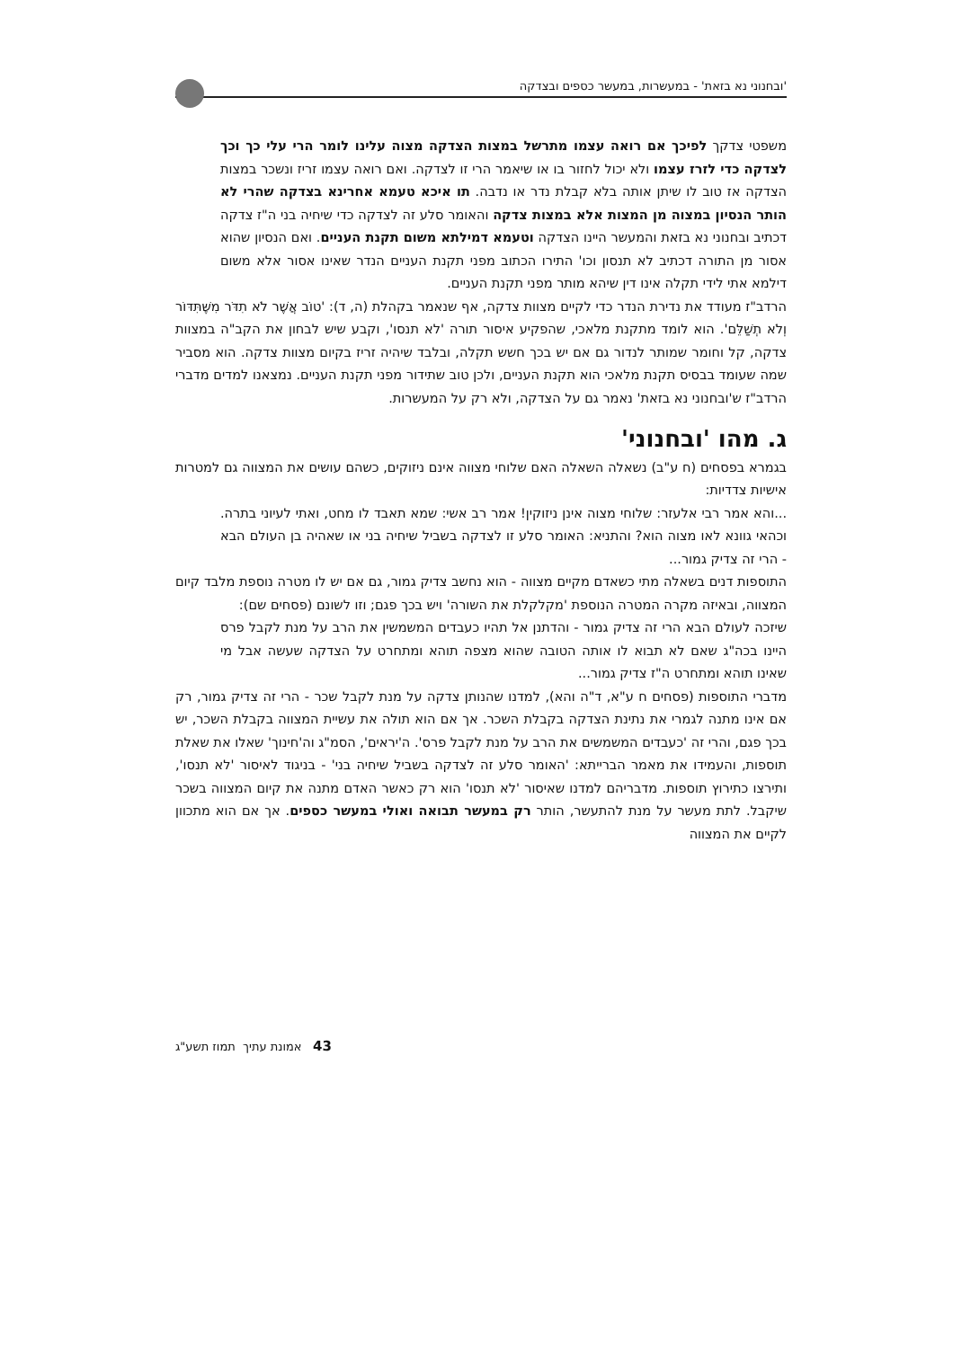'ובחנוני נא בזאת' - במעשרות, במעשר כספים ובצדקה
משפטי צדקך לפיכך אם רואה עצמו מתרשל במצות הצדקה מצוה עלינו לומר הרי עלי כך וכך לצדקה כדי לזרז עצמו ולא יכול לחזור בו או שיאמר הרי זו לצדקה. ואם רואה עצמו זריז ונשכר במצות הצדקה אז טוב לו שיתן אותה בלא קבלת נדר או נדבה. תו איכא טעמא אחרינא בצדקה שהרי לא הותר הנסיון במצוה מן המצות אלא במצות צדקה והאומר סלע זה לצדקה כדי שיחיה בני ה"ז צדקה דכתיב ובחנוני נא בזאת והמעשר היינו הצדקה וטעמא דמילתא משום תקנת העניים. ואם הנסיון שהוא אסור מן התורה דכתיב לא תנסון וכו' התירו הכתוב מפני תקנת העניים הנדר שאינו אסור אלא משום דילמא אתי לידי תקלה אינו דין שיהא מותר מפני תקנת העניים.
הרדב"ז מעודד את נדירת הנדר כדי לקיים מצוות צדקה, אף שנאמר בקהלת (ה, ד): 'טוֹב אֲשֶׁר לֹא תִדֹּר מִשֶּׁתִּדּוֹר וְלֹא תְשַׁלֵּם'. הוא לומד מתקנת מלאכי, שהפקיע איסור תורה 'לא תנסו', וקבע שיש לבחון את הקב"ה במצוות צדקה, קל וחומר שמותר לנדור גם אם יש בכך חשש תקלה, ובלבד שיהיה זריז בקיום מצוות צדקה. הוא מסביר שמה שעומד בבסיס תקנת מלאכי הוא תקנת העניים, ולכן טוב שתידור מפני תקנת העניים. נמצאנו למדים מדברי הרדב"ז ש'ובחנוני נא בזאת' נאמר גם על הצדקה, ולא רק על המעשרות.
ג. מהו 'ובחנוני'
בגמרא בפסחים (ח ע"ב) נשאלה השאלה האם שלוחי מצווה אינם ניזוקים, כשהם עושים את המצווה גם למטרות אישיות צדדיות:
...והא אמר רבי אלעזר: שלוחי מצוה אינן ניזוקין! אמר רב אשי: שמא תאבד לו מחט, ואתי לעיוני בתרה. וכהאי גוונא לאו מצוה הוא? והתניא: האומר סלע זו לצדקה בשביל שיחיה בני או שאהיה בן העולם הבא - הרי זה צדיק גמור...
התוספות דנים בשאלה מתי כשאדם מקיים מצווה - הוא נחשב צדיק גמור, גם אם יש לו מטרה נוספת מלבד קיום המצווה, ובאיזה מקרה המטרה הנוספת 'מקלקלת את השורה' ויש בכך פגם; וזו לשונם (פסחים שם):
שיזכה לעולם הבא הרי זה צדיק גמור - והדתנן אל תהיו כעבדים המשמשין את הרב על מנת לקבל פרס היינו בכה"ג שאם לא תבוא לו אותה הטובה שהוא מצפה תוהא ומתחרט על הצדקה שעשה אבל מי שאינו תוהא ומתחרט ה"ז צדיק גמור...
מדברי התוספות (פסחים ח ע"א, ד"ה והא), למדנו שהנותן צדקה על מנת לקבל שכר - הרי זה צדיק גמור, רק אם אינו מתנה לגמרי את נתינת הצדקה בקבלת השכר. אך אם הוא תולה את עשיית המצווה בקבלת השכר, יש בכך פגם, והרי זה 'כעבדים המשמשים את הרב על מנת לקבל פרס'. ה'יראים', הסמ"ג וה'חינוך' שאלו את שאלת תוספות, והעמידו את מאמר הברייתא: 'האומר סלע זה לצדקה בשביל שיחיה בני' - בניגוד לאיסור 'לא תנסו', ותירצו כתירוץ תוספות. מדבריהם למדנו שאיסור 'לא תנסו' הוא רק כאשר האדם מתנה את קיום המצווה בשכר שיקבל. לתת מעשר על מנת להתעשר, הותר רק במעשר תבואה ואולי במעשר כספים. אך אם הוא מתכוון לקיים את המצווה
43 אמונת עתיך תמוז תשע"ג